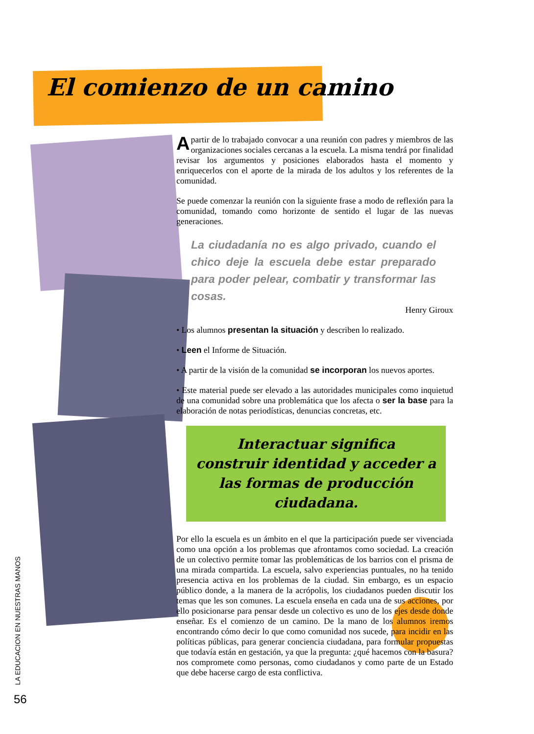El comienzo de un camino
Apartir de lo trabajado convocar a una reunión con padres y miembros de las organizaciones sociales cercanas a la escuela. La misma tendrá por finalidad revisar los argumentos y posiciones elaborados hasta el momento y enriquecerlos con el aporte de la mirada de los adultos y los referentes de la comunidad.
Se puede comenzar la reunión con la siguiente frase a modo de reflexión para la comunidad, tomando como horizonte de sentido el lugar de las nuevas generaciones.
La ciudadanía no es algo privado, cuando el chico deje la escuela debe estar preparado para poder pelear, combatir y transformar las cosas.
Henry Giroux
• Los alumnos presentan la situación y describen lo realizado.
• Leen el Informe de Situación.
• A partir de la visión de la comunidad se incorporan los nuevos aportes.
• Este material puede ser elevado a las autoridades municipales como inquietud de una comunidad sobre una problemática que los afecta o ser la base para la elaboración de notas periodísticas, denuncias concretas, etc.
Interactuar significa
construir identidad y acceder a
las formas de producción ciudadana.
Por ello la escuela es un ámbito en el que la participación puede ser vivenciada como una opción a los problemas que afrontamos como sociedad. La creación de un colectivo permite tomar las problemáticas de los barrios con el prisma de una mirada compartida. La escuela, salvo experiencias puntuales, no ha tenido presencia activa en los problemas de la ciudad. Sin embargo, es un espacio público donde, a la manera de la acrópolis, los ciudadanos pueden discutir los temas que les son comunes. La escuela enseña en cada una de sus acciones, por ello posicionarse para pensar desde un colectivo es uno de los ejes desde donde enseñar. Es el comienzo de un camino. De la mano de los alumnos iremos encontrando cómo decir lo que como comunidad nos sucede, para incidir en las políticas públicas, para generar conciencia ciudadana, para formular propuestas que todavía están en gestación, ya que la pregunta: ¿qué hacemos con la basura? nos compromete como personas, como ciudadanos y como parte de un Estado que debe hacerse cargo de esta conflictiva.
LA EDUCACION EN NUESTRAS MANOS
56